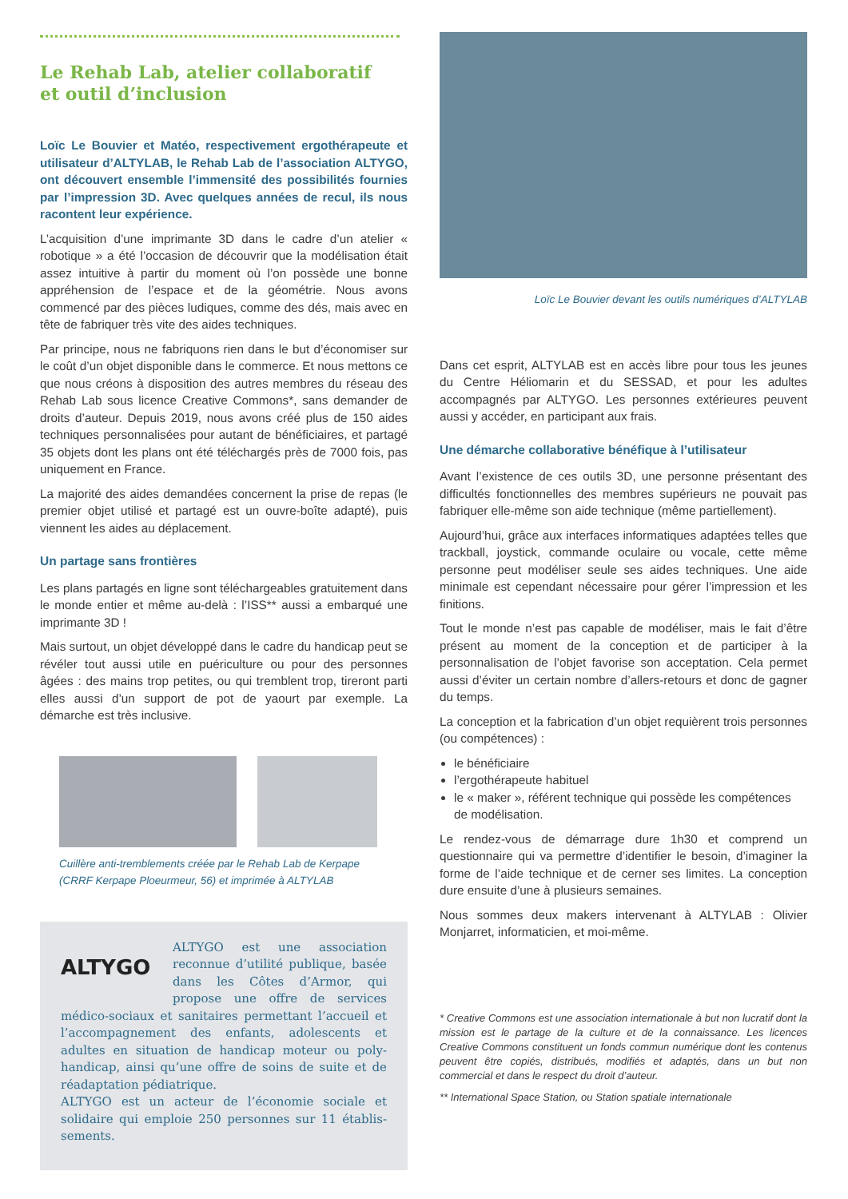Le Rehab Lab, atelier collaboratif
et outil d’inclusion
Loïc Le Bouvier et Matéo, respectivement ergothérapeute et utilisateur d’ALTYLAB, le Rehab Lab de l’association ALTYGO, ont découvert ensemble l’immensité des possibilités fournies par l’impression 3D. Avec quelques années de recul, ils nous racontent leur expérience.
L’acquisition d’une imprimante 3D dans le cadre d’un atelier « robotique » a été l’occasion de découvrir que la modélisation était assez intuitive à partir du moment où l’on possède une bonne appréhension de l’espace et de la géométrie. Nous avons commencé par des pièces ludiques, comme des dés, mais avec en tête de fabriquer très vite des aides techniques.
Par principe, nous ne fabriquons rien dans le but d’économiser sur le coût d’un objet disponible dans le commerce. Et nous mettons ce que nous créons à disposition des autres membres du réseau des Rehab Lab sous licence Creative Commons*, sans demander de droits d’auteur. Depuis 2019, nous avons créé plus de 150 aides techniques personnalisées pour autant de bénéficiaires, et partagé 35 objets dont les plans ont été téléchargés près de 7000 fois, pas uniquement en France.
La majorité des aides demandées concernent la prise de repas (le premier objet utilisé et partagé est un ouvre-boîte adapté), puis viennent les aides au déplacement.
Un partage sans frontières
Les plans partagés en ligne sont téléchargeables gratuitement dans le monde entier et même au-delà : l’ISS** aussi a embarqué une imprimante 3D !
Mais surtout, un objet développé dans le cadre du handicap peut se révéler tout aussi utile en puériculture ou pour des personnes âgées : des mains trop petites, ou qui tremblent trop, tireront parti elles aussi d’un support de pot de yaourt par exemple. La démarche est très inclusive.
Cuillère anti-tremblements créée par le Rehab Lab de Kerpape
(CRRF Kerpape Ploeurmeur, 56) et imprimée à ALTYLAB
ALTYGO
ALTYGO est une association reconnue d’utilité publique, basée dans les Côtes d’Armor, qui propose une offre de services médico-sociaux et sanitaires permettant l’accueil et l’accompagnement des enfants, adolescents et adultes en situation de handicap moteur ou poly-handicap, ainsi qu’une offre de soins de suite et de réadaptation pédiatrique.
ALTYGO est un acteur de l’économie sociale et solidaire qui emploie 250 personnes sur 11 établis-sements.
Loïc Le Bouvier devant les outils numériques d’ALTYLAB
Dans cet esprit, ALTYLAB est en accès libre pour tous les jeunes du Centre Héliomarin et du SESSAD, et pour les adultes accompagnés par ALTYGO. Les personnes extérieures peuvent aussi y accéder, en participant aux frais.
Une démarche collaborative bénéfique à l’utilisateur
Avant l’existence de ces outils 3D, une personne présentant des difficultés fonctionnelles des membres supérieurs ne pouvait pas fabriquer elle-même son aide technique (même partiellement).
Aujourd’hui, grâce aux interfaces informatiques adaptées telles que trackball, joystick, commande oculaire ou vocale, cette même personne peut modéliser seule ses aides techniques. Une aide minimale est cependant nécessaire pour gérer l’impression et les finitions.
Tout le monde n’est pas capable de modéliser, mais le fait d’être présent au moment de la conception et de participer à la personnalisation de l’objet favorise son acceptation. Cela permet aussi d’éviter un certain nombre d’allers-retours et donc de gagner du temps.
La conception et la fabrication d’un objet requièrent trois personnes (ou compétences) :
le bénéficiaire
l’ergothérapeute habituel
le « maker », référent technique qui possède les compétences de modélisation.
Le rendez-vous de démarrage dure 1h30 et comprend un questionnaire qui va permettre d’identifier le besoin, d’imaginer la forme de l’aide technique et de cerner ses limites. La conception dure ensuite d’une à plusieurs semaines.
Nous sommes deux makers intervenant à ALTYLAB : Olivier Monjarret, informaticien, et moi-même.
* Creative Commons est une association internationale à but non lucratif dont la mission est le partage de la culture et de la connaissance. Les licences Creative Commons constituent un fonds commun numérique dont les contenus peuvent être copiés, distribués, modifiés et adaptés, dans un but non commercial et dans le respect du droit d’auteur.
** International Space Station, ou Station spatiale internationale